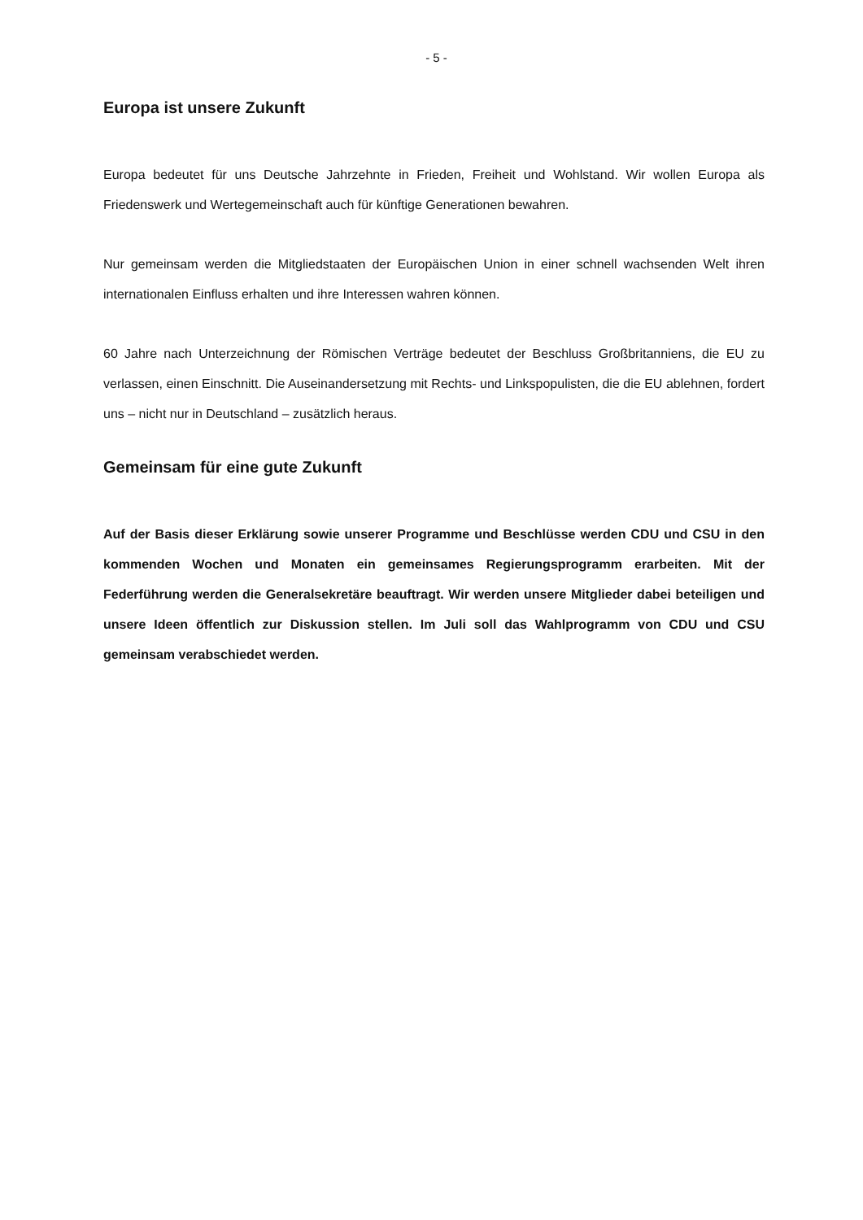- 5 -
Europa ist unsere Zukunft
Europa bedeutet für uns Deutsche Jahrzehnte in Frieden, Freiheit und Wohlstand. Wir wollen Europa als Friedenswerk und Wertegemeinschaft auch für künftige Generationen bewahren.
Nur gemeinsam werden die Mitgliedstaaten der Europäischen Union in einer schnell wachsenden Welt ihren internationalen Einfluss erhalten und ihre Interessen wahren können.
60 Jahre nach Unterzeichnung der Römischen Verträge bedeutet der Beschluss Großbritanniens, die EU zu verlassen, einen Einschnitt. Die Auseinandersetzung mit Rechts- und Linkspopulisten, die die EU ablehnen, fordert uns – nicht nur in Deutschland – zusätzlich heraus.
Gemeinsam für eine gute Zukunft
Auf der Basis dieser Erklärung sowie unserer Programme und Beschlüsse werden CDU und CSU in den kommenden Wochen und Monaten ein gemeinsames Regierungsprogramm erarbeiten. Mit der Federführung werden die Generalsekretäre beauftragt. Wir werden unsere Mitglieder dabei beteiligen und unsere Ideen öffentlich zur Diskussion stellen. Im Juli soll das Wahlprogramm von CDU und CSU gemeinsam verabschiedet werden.